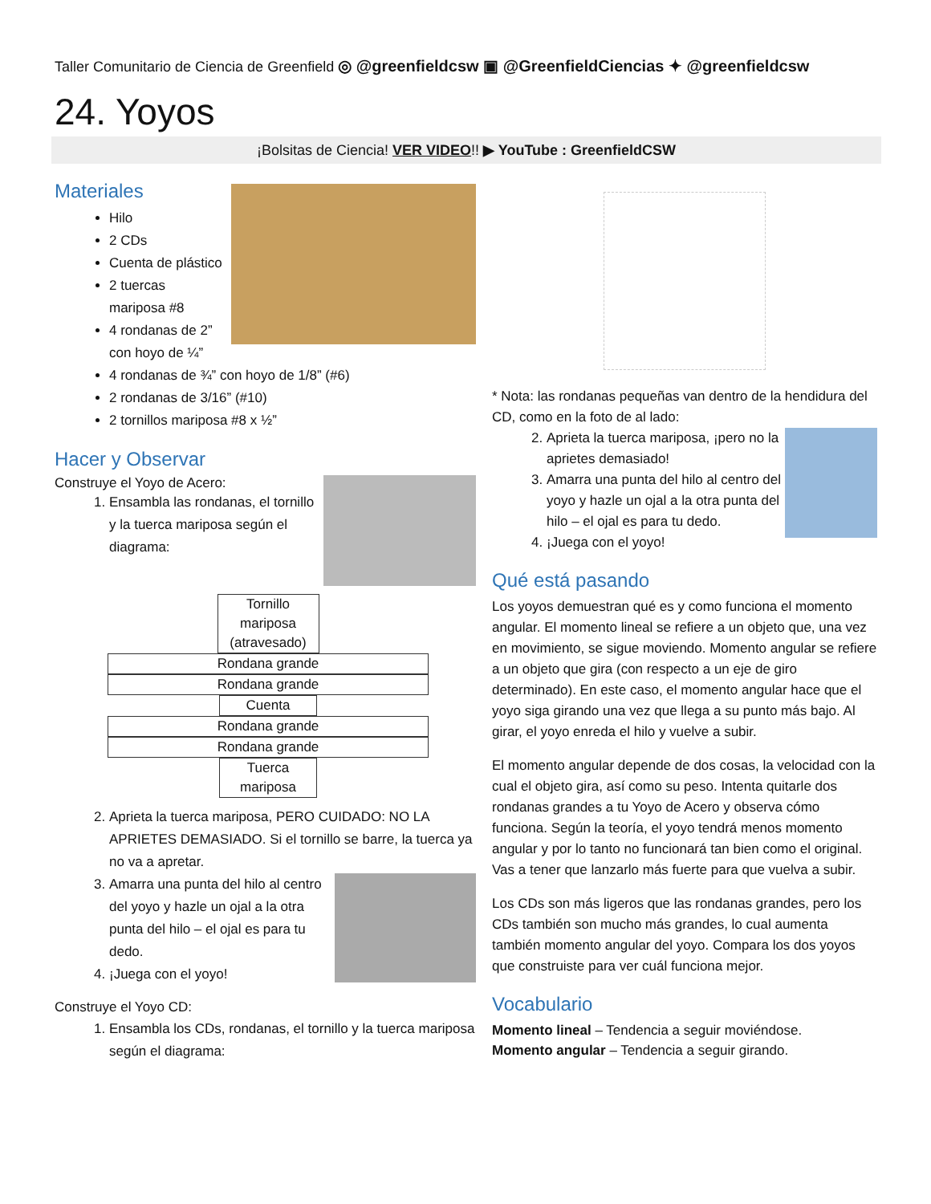Taller Comunitario de Ciencia de Greenfield ◎ @greenfieldcsw ▣ @GreenfieldCiencias ✦ @greenfieldcsw
24. Yoyos
¡Bolsitas de Ciencia! VER VIDEO!! ▶ YouTube : GreenfieldCSW
Materiales
Hilo
2 CDs
Cuenta de plástico
2 tuercas mariposa #8
4 rondanas de 2” con hoyo de ¼”
4 rondanas de ¾” con hoyo de 1/8” (#6)
2 rondanas de 3/16” (#10)
2 tornillos mariposa #8 x ½”
Hacer y Observar
Construye el Yoyo de Acero:
1. Ensambla las rondanas, el tornillo y la tuerca mariposa según el diagrama:
Tornillo mariposa (atravesado)
Rondana grande
Rondana grande
Cuenta
Rondana grande
Rondana grande
Tuerca mariposa
2. Aprieta la tuerca mariposa, PERO CUIDADO: NO LA APRIETES DEMASIADO. Si el tornillo se barre, la tuerca ya no va a apretar.
3. Amarra una punta del hilo al centro del yoyo y hazle un ojal a la otra punta del hilo – el ojal es para tu dedo.
4. ¡Juega con el yoyo!
Construye el Yoyo CD:
1. Ensambla los CDs, rondanas, el tornillo y la tuerca mariposa según el diagrama:
* Nota: las rondanas pequeñas van dentro de la hendidura del CD, como en la foto de al lado:
2. Aprieta la tuerca mariposa, ¡pero no la aprietes demasiado!
3. Amarra una punta del hilo al centro del yoyo y hazle un ojal a la otra punta del hilo – el ojal es para tu dedo.
4. ¡Juega con el yoyo!
Qué está pasando
Los yoyos demuestran qué es y como funciona el momento angular. El momento lineal se refiere a un objeto que, una vez en movimiento, se sigue moviendo. Momento angular se refiere a un objeto que gira (con respecto a un eje de giro determinado). En este caso, el momento angular hace que el yoyo siga girando una vez que llega a su punto más bajo. Al girar, el yoyo enreda el hilo y vuelve a subir.
El momento angular depende de dos cosas, la velocidad con la cual el objeto gira, así como su peso. Intenta quitarle dos rondanas grandes a tu Yoyo de Acero y observa cómo funciona. Según la teoría, el yoyo tendrá menos momento angular y por lo tanto no funcionará tan bien como el original. Vas a tener que lanzarlo más fuerte para que vuelva a subir.
Los CDs son más ligeros que las rondanas grandes, pero los CDs también son mucho más grandes, lo cual aumenta también momento angular del yoyo. Compara los dos yoyos que construiste para ver cuál funciona mejor.
Vocabulario
Momento lineal – Tendencia a seguir moviéndose.
Momento angular – Tendencia a seguir girando.